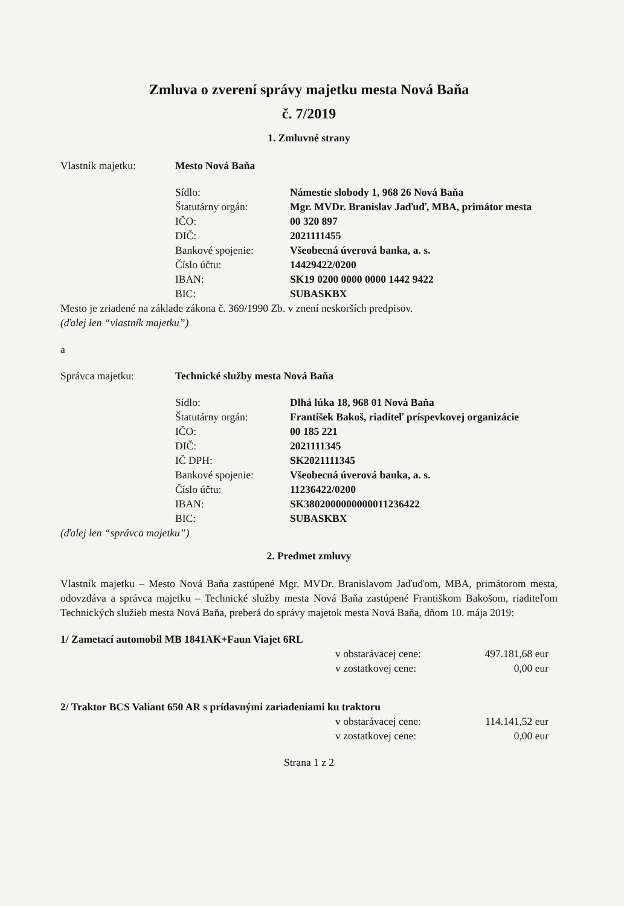Zmluva o zverení správy majetku mesta Nová Baňa
č. 7/2019
1. Zmluvné strany
Vlastník majetku: Mesto Nová Baňa
Sídlo: Námestie slobody 1, 968 26 Nová Baňa
Štatutárny orgán: Mgr. MVDr. Branislav Jaďuď, MBA, primátor mesta
IČO: 00 320 897
DIČ: 2021111455
Bankové spojenie: Všeobecná úverová banka, a. s.
Číslo účtu: 14429422/0200
IBAN: SK19 0200 0000 0000 1442 9422
BIC: SUBASKBX
Mesto je zriadené na základe zákona č. 369/1990 Zb. v znení neskorších predpisov.
(ďalej len “vlastník majetku”)
a
Správca majetku: Technické služby mesta Nová Baňa
Sídlo: Dlhá lúka 18, 968 01 Nová Baňa
Štatutárny orgán: František Bakoš, riaditeľ príspevkovej organizácie
IČO: 00 185 221
DIČ: 2021111345
IČ DPH: SK2021111345
Bankové spojenie: Všeobecná úverová banka, a. s.
Číslo účtu: 11236422/0200
IBAN: SK3802000000000011236422
BIC: SUBASKBX
(ďalej len “správca majetku”)
2. Predmet zmluvy
Vlastník majetku – Mesto Nová Baňa zastúpené Mgr. MVDr. Branislavom Jaďuďom, MBA, primátorom mesta, odovzdáva a správca majetku – Technické služby mesta Nová Baňa zastúpené Františkom Bakošom, riaditeľom Technických služieb mesta Nová Baňa, preberá do správy majetok mesta Nová Baňa, dňom 10. mája 2019:
1/ Zametací automobil MB 1841AK+Faun Viajet 6RL
v obstarávacej cene: 497.181,68 eur
v zostatkovej cene: 0,00 eur
2/ Traktor BCS Valiant 650 AR s prídavnými zariadeniami ku traktoru
v obstarávacej cene: 114.141,52 eur
v zostatkovej cene: 0,00 eur
Strana 1 z 2